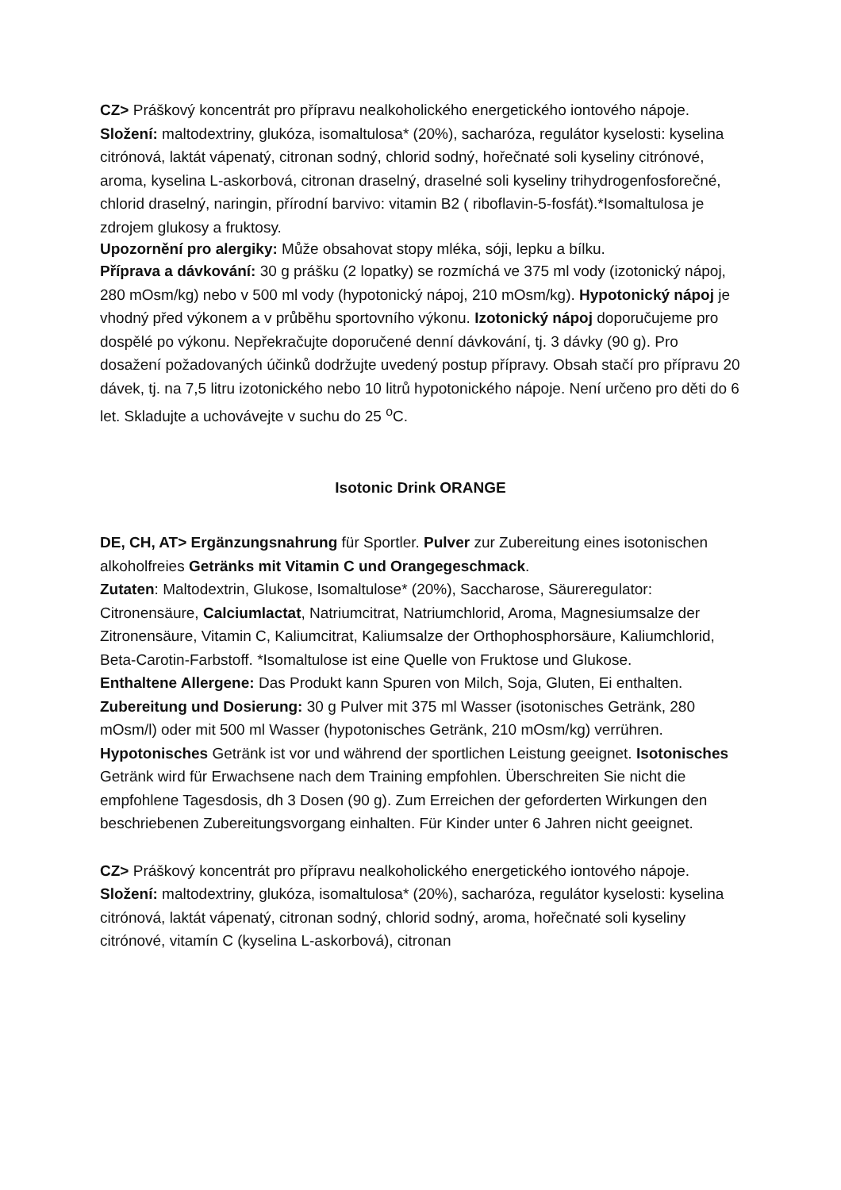CZ> Práškový koncentrát pro přípravu nealkoholického energetického iontového nápoje. Složení: maltodextriny, glukóza, isomaltulosa* (20%), sacharóza, regulátor kyselosti: kyselina citrónová, laktát vápenatý, citronan sodný, chlorid sodný, hořečnaté soli kyseliny citrónové, aroma, kyselina L-askorbová, citronan draselný, draselné soli kyseliny trihydrogenfosforečné, chlorid draselný, naringin, přírodní barvivo: vitamin B2 ( riboflavin-5-fosfát).*Isomaltulosa je zdrojem glukosy a fruktosy.
Upozornění pro alergiky: Může obsahovat stopy mléka, sóji, lepku a bílku.
Příprava a dávkování: 30 g prášku (2 lopatky) se rozmíchá ve 375 ml vody (izotonický nápoj, 280 mOsm/kg) nebo v 500 ml vody (hypotonický nápoj, 210 mOsm/kg). Hypotonický nápoj je vhodný před výkonem a v průběhu sportovního výkonu. Izotonický nápoj doporučujeme pro dospělé po výkonu. Nepřekračujte doporučené denní dávkování, tj. 3 dávky (90 g). Pro dosažení požadovaných účinků dodržujte uvedený postup přípravy. Obsah stačí pro přípravu 20 dávek, tj. na 7,5 litru izotonického nebo 10 litrů hypotonického nápoje. Není určeno pro děti do 6 let. Skladujte a uchovávejte v suchu do 25 <sup>o</sup>C.
Isotonic Drink ORANGE
DE, CH, AT> Ergänzungsnahrung für Sportler. Pulver zur Zubereitung eines isotonischen alkoholfreies Getränks mit Vitamin C und Orangegeschmack.
Zutaten: Maltodextrin, Glukose, Isomaltulose* (20%), Saccharose, Säureregulator: Citronensäure, Calciumlactat, Natriumcitrat, Natriumchlorid, Aroma, Magnesiumsalze der Zitronensäure, Vitamin C, Kaliumcitrat, Kaliumsalze der Orthophosphorsäure, Kaliumchlorid, Beta-Carotin-Farbstoff. *Isomaltulose ist eine Quelle von Fruktose und Glukose.
Enthaltene Allergene: Das Produkt kann Spuren von Milch, Soja, Gluten, Ei enthalten.
Zubereitung und Dosierung: 30 g Pulver mit 375 ml Wasser (isotonisches Getränk, 280 mOsm/l) oder mit 500 ml Wasser (hypotonisches Getränk, 210 mOsm/kg) verrühren. Hypotonisches Getränk ist vor und während der sportlichen Leistung geeignet. Isotonisches Getränk wird für Erwachsene nach dem Training empfohlen. Überschreiten Sie nicht die empfohlene Tagesdosis, dh 3 Dosen (90 g). Zum Erreichen der geforderten Wirkungen den beschriebenen Zubereitungsvorgang einhalten. Für Kinder unter 6 Jahren nicht geeignet.
CZ> Práškový koncentrát pro přípravu nealkoholického energetického iontového nápoje. Složení: maltodextriny, glukóza, isomaltulosa* (20%), sacharóza, regulátor kyselosti: kyselina citrónová, laktát vápenatý, citronan sodný, chlorid sodný, aroma, hořečnaté soli kyseliny citrónové, vitamín C (kyselina L-askorbová), citronan